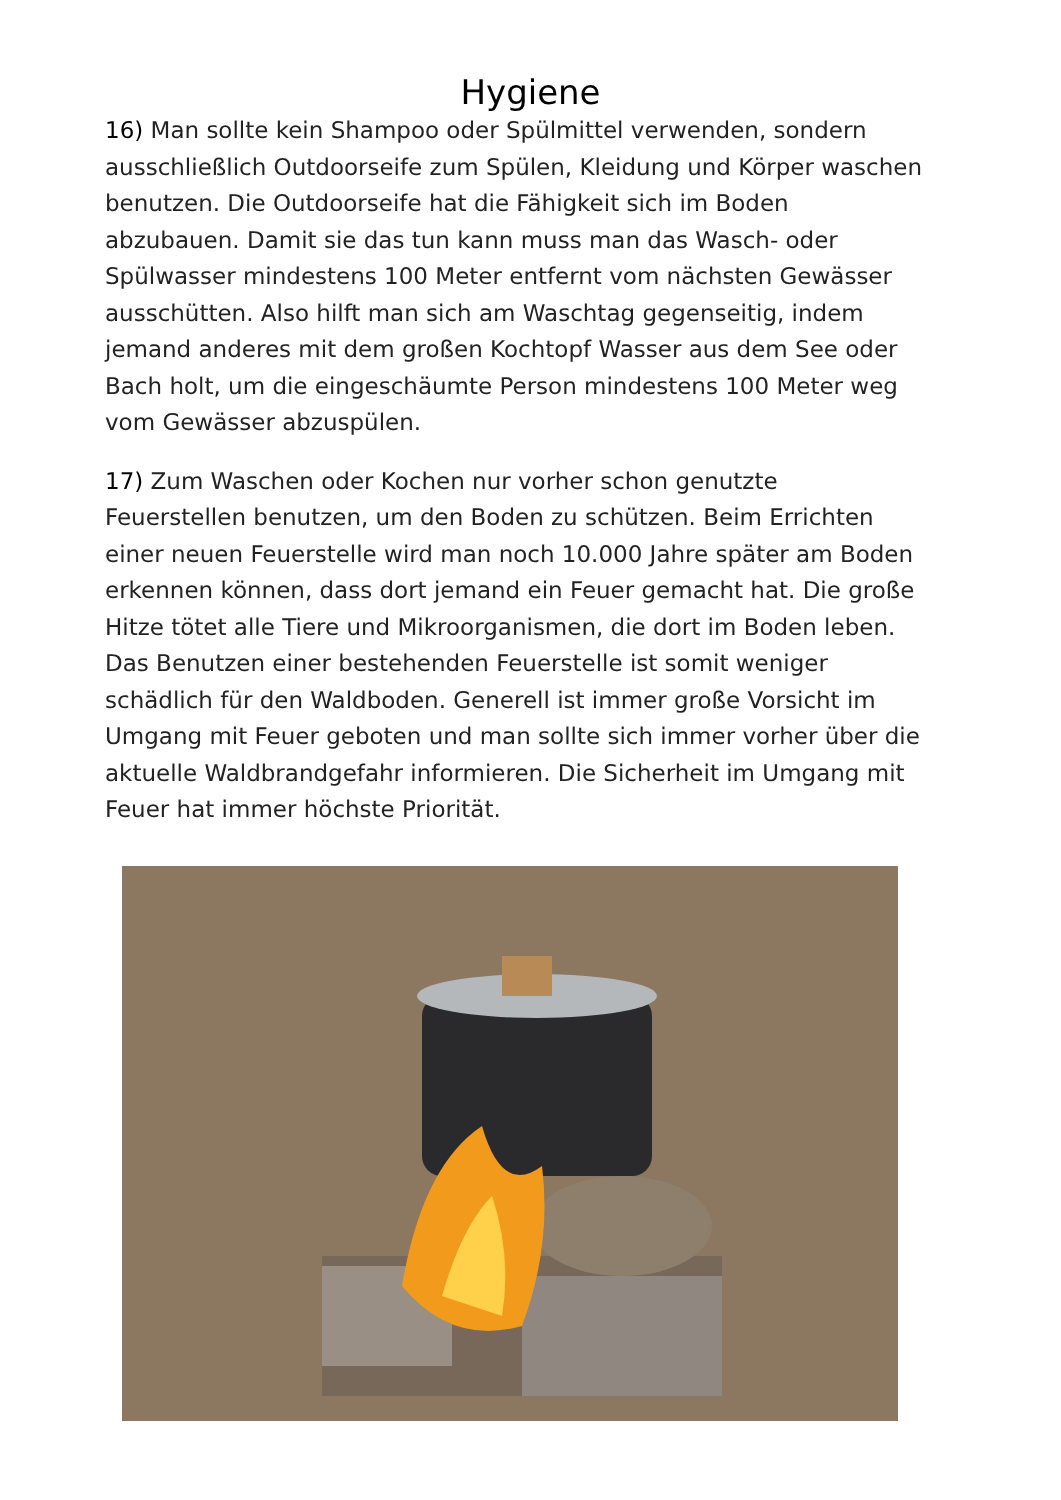Hygiene
16) Man sollte kein Shampoo oder Spülmittel verwenden, sondern ausschließlich Outdoorseife zum Spülen, Kleidung und Körper waschen benutzen. Die Outdoorseife hat die Fähigkeit sich im Boden abzubauen. Damit sie das tun kann muss man das Wasch- oder Spülwasser mindestens 100 Meter entfernt vom nächsten Gewässer ausschütten. Also hilft man sich am Waschtag gegenseitig, indem jemand anderes mit dem großen Kochtopf Wasser aus dem See oder Bach holt, um die eingeschäumte Person mindestens 100 Meter weg vom Gewässer abzuspülen.
17) Zum Waschen oder Kochen nur vorher schon genutzte Feuerstellen benutzen, um den Boden zu schützen. Beim Errichten einer neuen Feuerstelle wird man noch 10.000 Jahre später am Boden erkennen können, dass dort jemand ein Feuer gemacht hat. Die große Hitze tötet alle Tiere und Mikroorganismen, die dort im Boden leben. Das Benutzen einer bestehenden Feuerstelle ist somit weniger schädlich für den Waldboden. Generell ist immer große Vorsicht im Umgang mit Feuer geboten und man sollte sich immer vorher über die aktuelle Waldbrandgefahr informieren. Die Sicherheit im Umgang mit Feuer hat immer höchste Priorität.